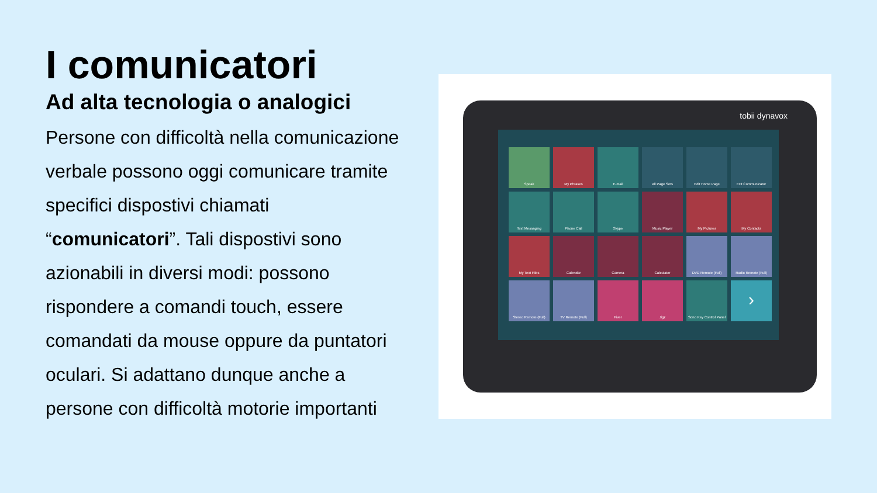I comunicatori
Ad alta tecnologia o analogici
Persone con difficoltà nella comunicazione verbale possono oggi comunicare tramite specifici dispostivi chiamati “comunicatori”. Tali dispostivi sono azionabili in diversi modi: possono rispondere a comandi touch, essere comandati da mouse oppure da puntatori oculari. Si adattano dunque anche a persone con difficoltà motorie importanti
tobii dynavox
Speak
My Phrases
E-mail
All Page Sets
Edit Home Page
Exit Communicator
Text Messaging
Phone Call
Skype
Music Player
My Pictures
My Contacts
My Text Files
Calendar
Camera
Calculator
DVD Remote (Full)
Radio Remote (Full)
Stereo Remote (Full)
TV Remote (Full)
Fiver
Jigz
Sono Key Control Panel
›